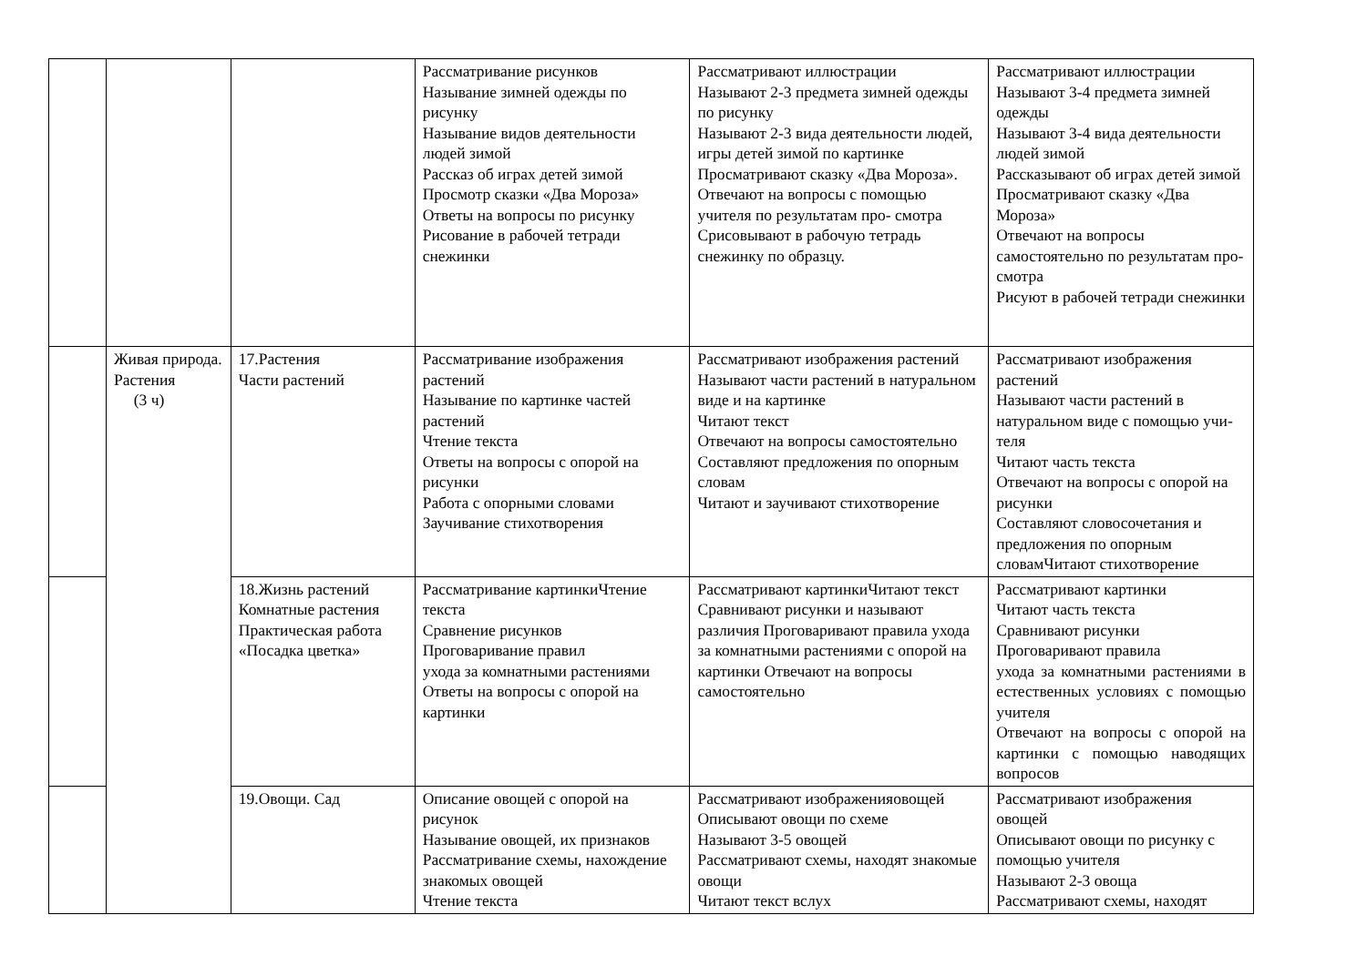| | | | Рассматривание рисунков Называние зимней одежды по рисунку Называние видов деятельности людей зимой Рассказ об играх детей зимой Просмотр сказки «Два Мороза» Ответы на вопросы по рисунку Рисование в рабочей тетради снежинки | Рассматривают иллюстрации Называют 2-3 предмета зимней одежды по рисунку Называют 2-3 вида деятельности людей, игры детей зимой по картинке Просматривают сказку «Два Мороза». Отвечают на вопросы с помощью учителя по результатам про- смотра Срисовывают в рабочую тетрадь снежинку по образцу. | Рассматривают иллюстрации Называют 3-4 предмета зимней одежды Называют 3-4 вида деятельности людей зимой Рассказывают об играх детей зимой Просматривают сказку «Два Мороза» Отвечают на вопросы самостоятельно по результатам про- смотра Рисуют в рабочей тетради снежинки |
| | Живая природа. Растения (3 ч) | 17.Растения Части растений | Рассматривание изображения растений Называние по картинке частей растений Чтение текста Ответы на вопросы с опорой на рисунки Работа с опорными словами Заучивание стихотворения | Рассматривают изображения растений Называют части растений в натуральном виде и на картинке Читают текст Отвечают на вопросы самостоятельно Составляют предложения по опорным словам Читают и заучивают стихотворение | Рассматривают изображения растений Называют части растений в натуральном виде с помощью учи- теля Читают часть текста Отвечают на вопросы с опорой на рисунки Составляют словосочетания и предложения по опорным словамЧитают стихотворение |
| | | 18.Жизнь растений Комнатные растения Практическая работа «Посадка цветка» | Рассматривание картинкиЧтение текста Сравнение рисунков Проговаривание правил ухода за комнатными растениями Ответы на вопросы с опорой на картинки | Рассматривают картинкиЧитают текст Сравнивают рисунки и называют различия Проговаривают правила ухода за комнатными растениями с опорой на картинки Отвечают на вопросы самостоятельно | Рассматривают картинки Читают часть текста Сравнивают рисунки Проговаривают правила ухода за комнатными растениями в естественных условиях с помощью учителя Отвечают на вопросы с опорой на картинки с помощью наводящих вопросов |
| | | 19.Овощи. Сад | Описание овощей с опорой на рисунок Называние овощей, их признаков Рассматривание схемы, нахождение знакомых овощей Чтение текста | Рассматривают изображенияовощей Описывают овощи по схеме Называют 3-5 овощей Рассматривают схемы, находят знакомые овощи Читают текст вслух | Рассматривают изображения овощей Описывают овощи по рисунку с помощью учителя Называют 2-3 овоща Рассматривают схемы, находят |